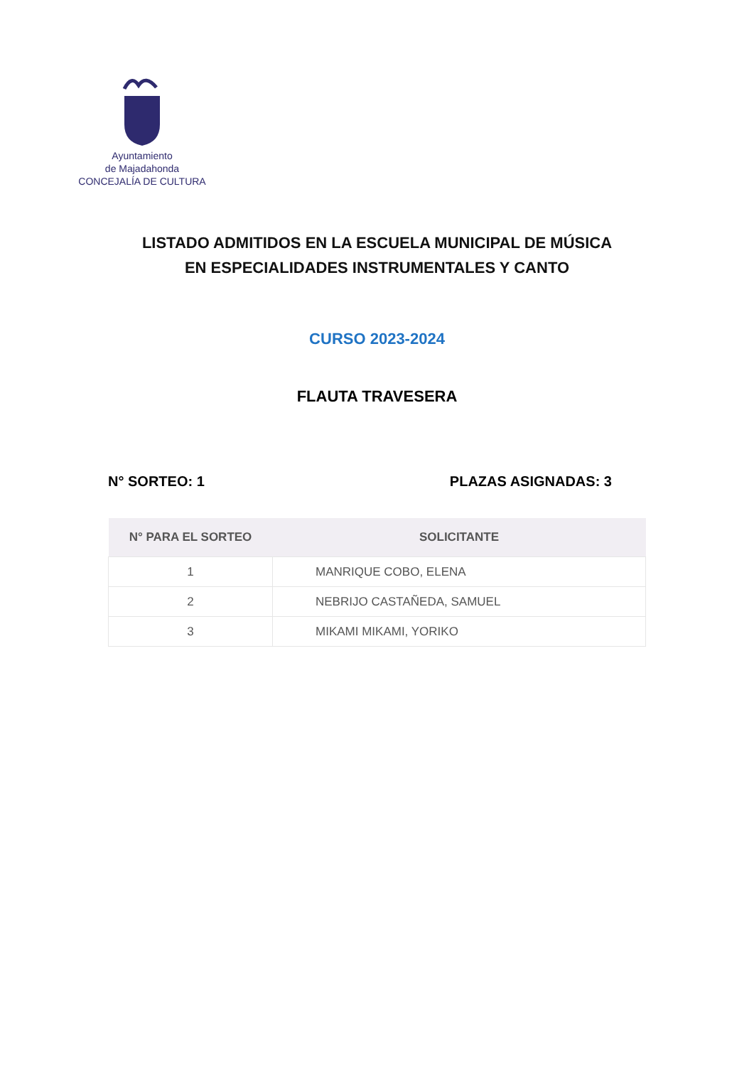Ayuntamiento
de Majadahonda
CONCEJALÍA DE CULTURA
LISTADO ADMITIDOS EN LA ESCUELA MUNICIPAL DE MÚSICA
EN ESPECIALIDADES INSTRUMENTALES Y CANTO
CURSO 2023-2024
FLAUTA TRAVESERA
N° SORTEO: 1 PLAZAS ASIGNADAS: 3
| N° PARA EL SORTEO | SOLICITANTE |
| --- | --- |
| 1 | MANRIQUE COBO, ELENA |
| 2 | NEBRIJO CASTAÑEDA, SAMUEL |
| 3 | MIKAMI MIKAMI, YORIKO |